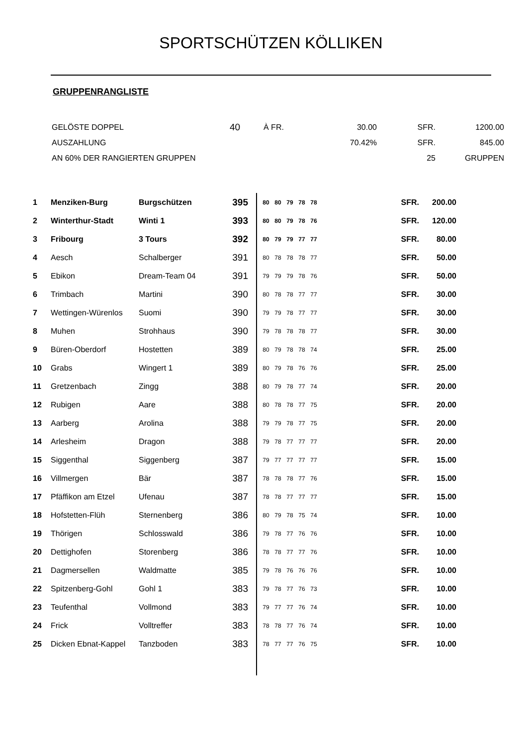SPORTSCHÜTZEN KÖLLIKEN
GRUPPENRANGLISTE
| GELÖSTE DOPPEL | 40 | À FR. | 30.00 | SFR. | 1200.00 |
| AUSZAHLUNG | | | 70.42% | SFR. | 845.00 |
| AN 60% DER RANGIERTEN GRUPPEN | | | | 25 | GRUPPEN |
| 1 | Menziken-Burg | Burgschützen | 395 | | 80 | 80 | 79 | 78 | 78 | SFR. | 200.00 |
| 2 | Winterthur-Stadt | Winti 1 | 393 | | 80 | 80 | 79 | 78 | 76 | SFR. | 120.00 |
| 3 | Fribourg | 3 Tours | 392 | | 80 | 79 | 79 | 77 | 77 | SFR. | 80.00 |
| 4 | Aesch | Schalberger | 391 | | 80 | 78 | 78 | 78 | 77 | SFR. | 50.00 |
| 5 | Ebikon | Dream-Team 04 | 391 | | 79 | 79 | 79 | 78 | 76 | SFR. | 50.00 |
| 6 | Trimbach | Martini | 390 | | 80 | 78 | 78 | 77 | 77 | SFR. | 30.00 |
| 7 | Wettingen-Würenlos | Suomi | 390 | | 79 | 79 | 78 | 77 | 77 | SFR. | 30.00 |
| 8 | Muhen | Strohhaus | 390 | | 79 | 78 | 78 | 78 | 77 | SFR. | 30.00 |
| 9 | Büren-Oberdorf | Hostetten | 389 | | 80 | 79 | 78 | 78 | 74 | SFR. | 25.00 |
| 10 | Grabs | Wingert 1 | 389 | | 80 | 79 | 78 | 76 | 76 | SFR. | 25.00 |
| 11 | Gretzenbach | Zingg | 388 | | 80 | 79 | 78 | 77 | 74 | SFR. | 20.00 |
| 12 | Rubigen | Aare | 388 | | 80 | 78 | 78 | 77 | 75 | SFR. | 20.00 |
| 13 | Aarberg | Arolina | 388 | | 79 | 79 | 78 | 77 | 75 | SFR. | 20.00 |
| 14 | Arlesheim | Dragon | 388 | | 79 | 78 | 77 | 77 | 77 | SFR. | 20.00 |
| 15 | Siggenthal | Siggenberg | 387 | | 79 | 77 | 77 | 77 | 77 | SFR. | 15.00 |
| 16 | Villmergen | Bär | 387 | | 78 | 78 | 78 | 77 | 76 | SFR. | 15.00 |
| 17 | Pfäffikon am Etzel | Ufenau | 387 | | 78 | 78 | 77 | 77 | 77 | SFR. | 15.00 |
| 18 | Hofstetten-Flüh | Sternenberg | 386 | | 80 | 79 | 78 | 75 | 74 | SFR. | 10.00 |
| 19 | Thörigen | Schlosswald | 386 | | 79 | 78 | 77 | 76 | 76 | SFR. | 10.00 |
| 20 | Dettighofen | Storenberg | 386 | | 78 | 78 | 77 | 77 | 76 | SFR. | 10.00 |
| 21 | Dagmersellen | Waldmatte | 385 | | 79 | 78 | 76 | 76 | 76 | SFR. | 10.00 |
| 22 | Spitzenberg-Gohl | Gohl 1 | 383 | | 79 | 78 | 77 | 76 | 73 | SFR. | 10.00 |
| 23 | Teufenthal | Vollmond | 383 | | 79 | 77 | 77 | 76 | 74 | SFR. | 10.00 |
| 24 | Frick | Volltreffer | 383 | | 78 | 78 | 77 | 76 | 74 | SFR. | 10.00 |
| 25 | Dicken Ebnat-Kappel | Tanzboden | 383 | | 78 | 77 | 77 | 76 | 75 | SFR. | 10.00 |